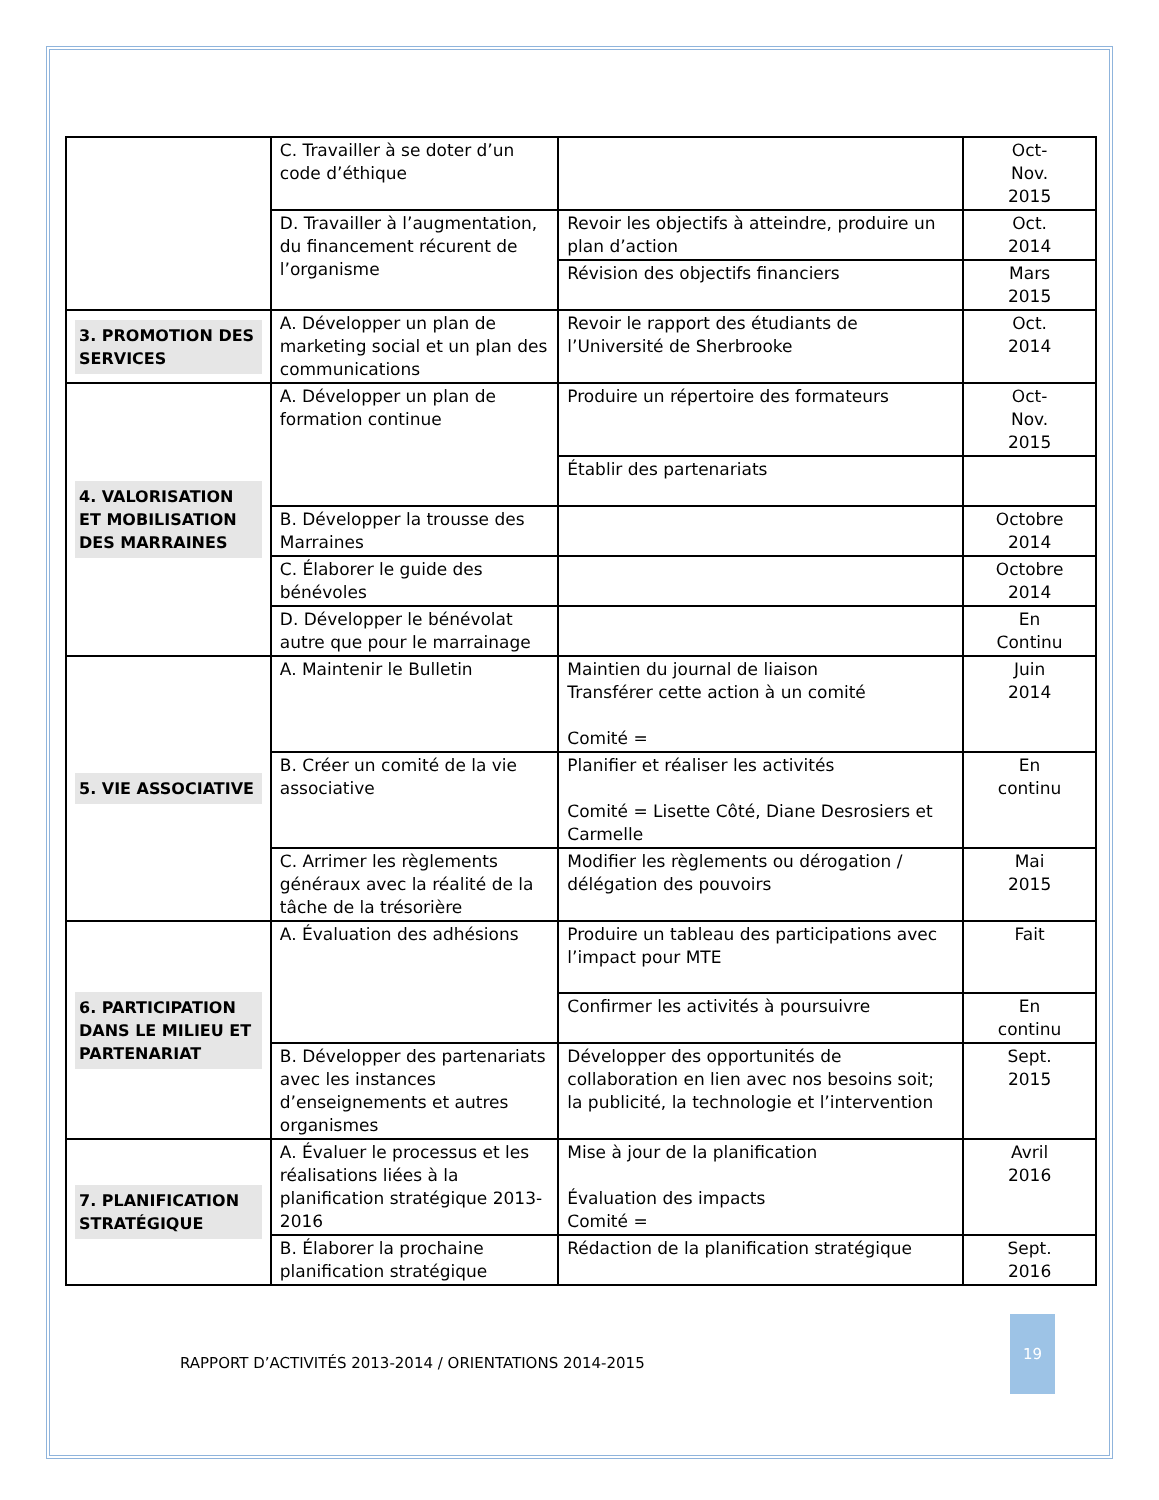| | C. Travailler à se doter d’un code d’éthique | | Oct- Nov. 2015 |
| | D. Travailler à l’augmentation, du financement récurent de l’organisme | Revoir les objectifs à atteindre, produire un plan d’action | Oct. 2014 |
| | | Révision des objectifs financiers | Mars 2015 |
| 3. PROMOTION DES SERVICES | A. Développer un plan de marketing social et un plan des communications | Revoir le rapport des étudiants de l’Université de Sherbrooke | Oct. 2014 |
| 4. VALORISATION ET MOBILISATION DES MARRAINES | A. Développer un plan de formation continue | Produire un répertoire des formateurs | Oct- Nov. 2015 |
| | | Établir des partenariats | |
| | B. Développer la trousse des Marraines | | Octobre 2014 |
| | C. Élaborer le guide des bénévoles | | Octobre 2014 |
| | D. Développer le bénévolat autre que pour le marrainage | | En Continu |
| 5. VIE ASSOCIATIVE | A. Maintenir le Bulletin | Maintien du journal de liaison Transférer cette action à un comité Comité = | Juin 2014 |
| | B. Créer un comité de la vie associative | Planifier et réaliser les activités Comité = Lisette Côté, Diane Desrosiers et Carmelle | En continu |
| | C. Arrimer les règlements généraux avec la réalité de la tâche de la trésorière | Modifier les règlements ou dérogation / délégation des pouvoirs | Mai 2015 |
| 6. PARTICIPATION DANS LE MILIEU ET PARTENARIAT | A. Évaluation des adhésions | Produire un tableau des participations avec l’impact pour MTE | Fait |
| | | Confirmer les activités à poursuivre | En continu |
| | B. Développer des partenariats avec les instances d’enseignements et autres organismes | Développer des opportunités de collaboration en lien avec nos besoins soit; la publicité, la technologie et l’intervention | Sept. 2015 |
| 7. PLANIFICATION STRATÉGIQUE | A. Évaluer le processus et les réalisations liées à la planification stratégique 2013-2016 | Mise à jour de la planification Évaluation des impacts Comité = | Avril 2016 |
| | B. Élaborer la prochaine planification stratégique | Rédaction de la planification stratégique | Sept. 2016 |
RAPPORT D’ACTIVITÉS 2013-2014 / ORIENTATIONS 2014-2015
19